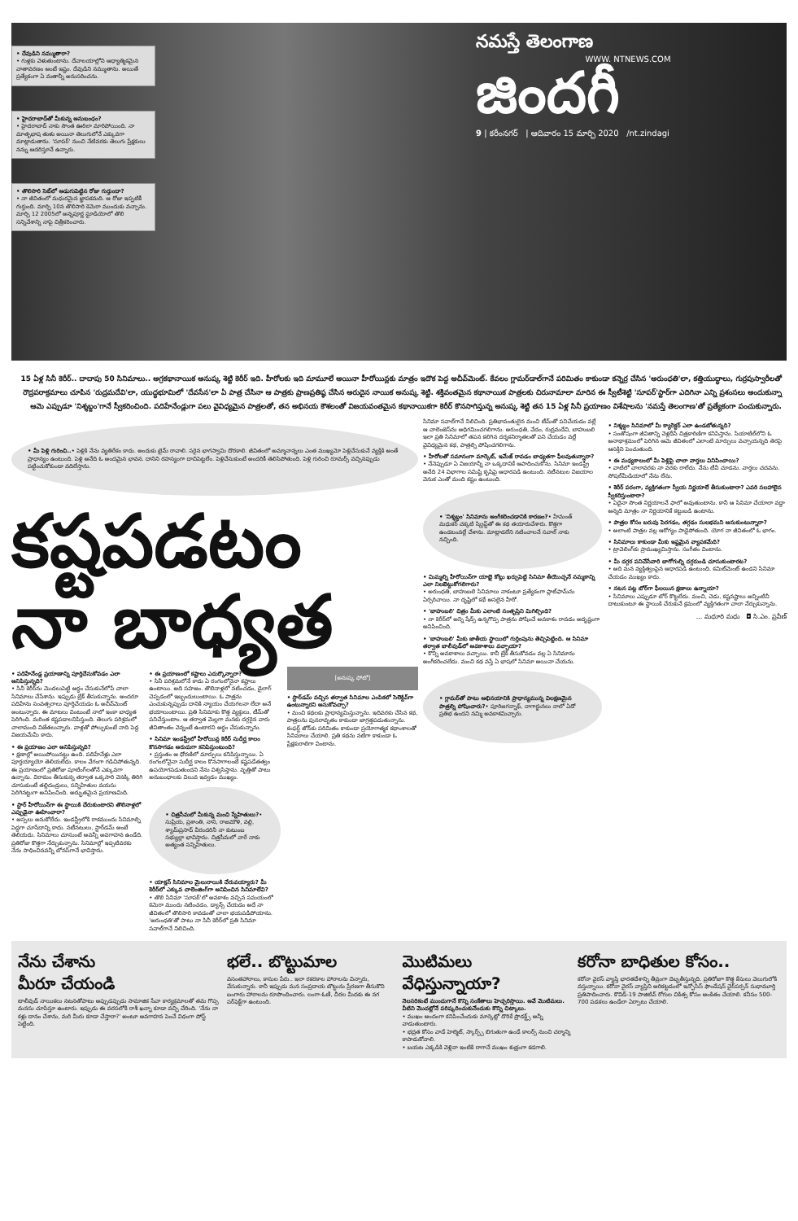• దేవుడిని నమ్ముతారా?
• గుళ్లకు వెళుతుంటాను. దేవాలయాల్లోని ఆధ్యాత్మికమైన వాతావరణం అంటే ఇష్టం. దేవుడిని నమ్ముతాను. అయితే ప్రత్యేకంగా ఏ మతాన్నీ అనుసరించను.
• హైదరాబాద్‌తో మీకున్న అనుబంధం?
• హైదరాబాద్ నాకు సొంత ఊరిలా మారిపోయింది. నా మాతృభాష తుళు అయినా తెలుగులోనే ఎక్కువగా మాట్లాడుతాను. 'సూపర్' నుంచి నేటివరకు తెలుగు ప్రేక్షకులు నన్ను ఆదరిస్తూనే ఉన్నారు.
• తొలిసారి సెట్‌లో అడుగుపెట్టిన రోజు గుర్తుందా?
• నా జీవితంలో మధురమైన జ్ఞాపకమది. ఆ రోజు ఇప్పటికీ గుర్తుంది. మార్చి 10న తొలిసారి కెమెరా ముందుకు వచ్చాను. మార్చి 12 2005లో అన్నపూర్ణ స్టూడియోలో తొలి సన్నివేశాన్ని నాపై చిత్రీకరించారు.
నమస్తే తెలంగాణ
WWW. NTNEWS.COM
జిందగీ
9 | కరీంనగర్ | ఆదివారం 15 మార్చి 2020 /nt.zindagi
15 ఏళ్ల సినీ కెరీర్.. దాదాపు 50 సినిమాలు.. అగ్రకథానాయిక అనుష్క శెట్టి కెరీర్ ఇది. హీరోలకు ఇది మామూలే అయినా హీరోయిన్లకు మాత్రం ఇదొక పెద్ద అచీవ్‌మెంట్. కేవలం గ్లామర్‌డాల్‌గానే పరిమితం కాకుండా కన్నెర్ర చేసిన 'అరుంధతి'లా, కత్తియుద్ధాలు, గుర్రపుస్వారీలతో రౌద్రపరాక్రమాలు చూపిన 'రుద్రమదేవి'లా, యుద్ధభూమిలో 'దేవసేన'లా ఏ పాత్ర చేసినా ఆ పాత్రకు ప్రాణప్రతిష్ఠ చేసిన అరుదైన నాయిక అనుష్క శెట్టి. శక్తివంతమైన కథానాయిక పాత్రలకు చిరునామాలా మారిన ఈ స్వీటీశెట్టి 'సూపర్'స్టార్‌గా ఎదిగినా ఎన్ని ప్రశంసలు అందుకున్నా ఆమె ఎప్పుడూ 'నిశ్శబ్దం'గానే స్వీకరించింది. పదిహేనేండ్లుగా పలు వైవిధ్యమైన పాత్రలతో, తన అభినయ కౌశలంతో విజయవంతమైన కథానాయికగా కెరీర్ కొనసాగిస్తున్న అనుష్క శెట్టి తన 15 ఏళ్ల సినీ ప్రయాణం విశేషాలను 'నమస్తే తెలంగాణ'తో ప్రత్యేకంగా పంచుకున్నారు.
• మీ పెళ్లి గురించి..• పెళ్లికి నేను వ్యతిరేకం కాదు. అందుకు టైమ్ రావాలి. సరైన భాగస్వామి దొరకాలి. జీవితంలో అమ్మానాన్నలు ఎంత ముఖ్యమో పెళ్లిచేసుకునే వ్యక్తికి అంతే ప్రాధాన్యం ఉంటుంది. పెళ్లి అనేది ఓ అందమైన భావన. దానిని రహస్యంగా దాచిపెట్టలేం. పెళ్లిచేసుకుంటే అందరికీ తెలిసిపోతుంది. పెళ్లి గురించి రూమర్స్ వచ్చినప్పుడు పట్టించుకోకుండా వదిలేస్తాను.
కష్టపడటం
నా బాధ్యత
• పదిహేనేండ్ల ప్రయాణాన్ని పూర్తిచేసుకోవడం ఎలా అనిపిస్తున్నది?
• సినీ కెరీర్‌ను మొదలుపెట్టి అర్థం చేసుకునేలోపే చాలా సినిమాలు చేసేశాను. ఇప్పుడు బ్రేక్ తీసుకున్నాను. అందరూ పదిహేను సంవత్సరాలు పూర్తిచేయడం ఓ అచీవ్‌మెంట్ అంటున్నారు. ఈ మాటలు వింటుంటే నాలో ఇంకా బాధ్యత పెరిగింది. మరింత కష్టపడాలనిపిస్తుంది. తెలుగు పరిశ్రమలో చాలామంది విజేతలున్నారు. వాళ్లతో పోల్చుకుంటే నాది పెద్ద విజయమేమీ కాదు.
• ఈ ప్రయాణం ఎలా అనిపిస్తున్నది?
• క్షణాల్లో అయిపోయినట్టు ఉంది. పదిహేనేళ్లు ఎలా పూర్తయ్యాయో తెలియలేదు. కాలం వేగంగా గడిచిపోతున్నది. ఈ ప్రయాణంలో ప్రతిరోజు షూటింగ్‌లతోనే ఎక్కువగా ఉన్నాను. విరామం తీసుకున్న తర్వాత ఒక్కసారి వెనక్కి తిరిగి చూసుకుంటే తల్లిదండ్రులు, సన్నిహితుల వయసు పెరిగినట్టుగా అనిపించింది. అద్భుతమైన ప్రయాణమిది.
• స్టార్ హీరోయిన్‌గా ఈ స్థాయికి చేరుకుంటారని తొలినాళ్లలో ఎప్పుడైనా ఊహించారా?
• అస్సలు అనుకోలేదు. ఇండస్ట్రీలోకి రాకముందు సినిమాల్ని పెద్దగా చూసేదాన్ని కాదు. నటీనటులు, స్టార్‌డమ్ అంటే తెలియదు. సినిమాలు చూసుంటే అవన్నీ అవగాహన ఉండేది. ప్రతిరోజు కొత్తగా నేర్చుకున్నాను. సినిమాల్లో ఇప్పటివరకు నేను సాధించినవన్నీ బోనస్‌గానే భావిస్తాను.
• ఈ ప్రయాణంలో కష్టాలు ఎదుర్కొన్నారా?
• సినీ పరిశ్రమలోనే కాదు ఏ రంగంలోనైనా కష్టాలు ఉంటాయి. అది సహజం. తొలినాళ్లలో నటించడం, డైలాగ్ చెప్పడంలో ఇబ్బందులుంటాయి. ఓ పాత్రను ఎంచుకున్నప్పుడు దానికి న్యాయం చేయగలనా లేదా అనే భయాలుంటాయి. ప్రతి సినిమాకు కొత్త వ్యక్తులు, టీమ్‌తో పనిచేస్తుంటాం. ఆ తర్వాత మెల్లగా మనకు దగ్గరైన వారు జీవితాంతం వెన్నంటే ఉంటారని అర్థం చేసుకున్నాను.
• సినిమా ఇండస్ట్రీలో హీరోయిన్ల కెరీర్ సుదీర్ఘ కాలం కొనసాగడం అరుదుగా కనిపిస్తుంటుంది?
• ప్రస్తుతం ఆ ధోరణిలో మార్పులు కనిపిస్తున్నాయి. ఏ రంగంలోనైనా సుదీర్ఘ కాలం కొనసాగాలంటే కష్టపడేతత్వం ఉపయోగపడుతుందని నేను విశ్వసిస్తాను. వృత్తితో పాటు అనుబంధాలకు విలువ ఇవ్వడం ముఖ్యం.
• చిత్రసీమలో మీకున్న మంచి స్నేహితులు?• సుప్రియ, ప్రశాంతి, నాని, రాజమౌళి, వల్లి, శ్యామ్‌ప్రసాద్ వీరందరినీ నా కుటుంబ సభ్యుల్లా భావిస్తాను. చిత్రసీమలో వారే నాకు అత్యంత సన్నిహితులు.
• యాక్షన్ సినిమాల మైలురాయికి చేరువయ్యారు? మీ కెరీర్‌లో ఎక్కువ చాలెంజింగ్‌గా అనిపించిన సినిమాలేవి?
• తొలి సినిమా 'సూపర్'లో అవకాశం వచ్చిన సమయంలో కెమెరా ముందు నటించడం, డ్యాన్స్ చేయడం అదే నా జీవితంలో తొలిసారి కావడంతో చాలా భయపడిపోయాను. 'అరుంధతి'తో పాటు నా సినీ కెరీర్‌లో ప్రతి సినిమా సవాల్‌గానే నిలిచింది.
[అనుష్క ఫోటో]
• స్టార్‌డమ్ వచ్చిన తర్వాత సినిమాల ఎంపికలో సెలెక్టివ్‌గా ఉంటున్నారని అనుకోవచ్చా?
• మంచి కథలకు ప్రాధాన్యమిస్తున్నాను. ఇదివరకు చేసిన కథ, పాత్రలను పునరావృతం కాకుండా జాగ్రత్తపడుతున్నాను. కంఫర్ట్ జోన్‌కు పరిమితం కాకుండా ప్రయోగాత్మక కథాంశాలతో సినిమాలు చేయాలి. ప్రతి కథను నటిగా కాకుండా ఓ ప్రేక్షకురాలిగా వింటాను.
సినిమా సవాల్‌గానే నిలిచింది. ప్రతిభావంతులైన మంచి టీమ్‌తో పనిచేయడం వల్లే ఆ చాలెంజెస్‌ను అధిగమించగలిగాను. అరుంధతి, వేదం, రుద్రమదేవి, బాహుబలి ఇలా ప్రతి సినిమాలో తపన కలిగిన దర్శకనిర్మాతలతో పని చేయడం వల్లే వైవిధ్యమైన కథ, పాత్రల్ని పోషించగలిగాను.
• హీరోలతో సమానంగా మార్కెట్, ఇమేజ్ రావడం బాధ్యతగా ఫీలవుతున్నారా?
• నేనెప్పుడూ ఏ విజయాన్నీ నా ఒక్కదానికే ఆపాదించుకోను. సినిమా ఇండస్ట్రీ అనేది 24 విభాగాల సమిష్టి కృషిపై ఆధారపడి ఉంటుంది. నటీనటుల విజయాల వెనుక ఎంతో మంది కష్టం ఉంటుంది.
• 'నిశ్శబ్దం' సినిమాను అంగీకరించడానికి కారణం?• హేమంత్ మధుకర్ చక్కటి స్క్రిప్ట్‌తో ఈ కథ తయారుచేశారు. కొత్తగా ఉండటంవల్లే చేశాను. మాట్లాడలేని నటించాలనే సవాల్ నాకు నచ్చింది.
• మిమ్మల్ని హీరోయిన్‌గా యాభై కోట్లు ఖర్చుపెట్టి సినిమా తీయొచ్చనే నమ్మకాన్ని ఎలా నిలబెట్టుకోగలిగారు?
• అరుంధతి, బాహుబలి సినిమాలు నాకంటూ ప్రత్యేకంగా ప్లాట్‌ఫామ్‌ను ఏర్పరిచాయి. నా దృష్టిలో కథే అసలైన హీరో.
• 'బాహుబలి' చిత్రం మీకు ఎలాంటి సంతృప్తిని మిగిల్చింది?
• నా కెరీర్‌లో అన్ని షేడ్స్ ఉన్నగొప్ప పాత్రను పోషించే అవకాశం రావడం అదృష్టంగా అనిపించింది.
• 'బాహుబలి' మీకు జాతీయ స్థాయిలో గుర్తింపును తెచ్చిపెట్టింది. ఆ సినిమా తర్వాత బాలీవుడ్‌లో అవకాశాలు వచ్చాయా?
• కొన్ని అవకాశాలు వచ్చాయి. కానీ బ్రేక్ తీసుకోవడం వల్ల ఏ సినిమాను అంగీకరించలేదు. మంచి కథ వస్తే ఏ భాషలో సినిమా అయినా చేయను.
• గ్లామర్‌తో పాటు అభినయానికి ప్రాధాన్యమున్న విలక్షణమైన పాత్రల్ని పోషించారు?• పూరిజగన్నాథ్, నాగార్జునలు నాలో ఏదో ప్రతిభ ఉందని నమ్మి అవకాశమిచ్చారు.
• నిశ్శబ్దం సినిమాలో మీ క్యారెక్టర్ ఎలా ఉండబోతున్నది?
• సంతోషంగా జీవితాన్ని వెళ్లదీసే చిత్రకారిణిగా కనిపిస్తాను. సియాటిల్‌లోని ఓ అనాథాశ్రమంలో పెరిగిన ఆమె జీవితంలో ఎలాంటి మార్పులు వచ్చాయన్నది తెరపై ఆసక్తిని పెంచుతుంది.
• ఈ మధ్యకాలంలో మీ పెళ్లిపై చాలా వార్తలు వినిపించాయి?
• వాటిలో చాలావరకు నా వరకు రాలేదు. నేను టీవీ చూడను. వార్తలు చదవను. సోషల్‌మీడియాలో నేను లేను.
• కెరీర్ పరంగా, వ్యక్తిగతంగా స్వీయ నిర్ణయాలే తీసుకుంటారా? ఎవరి సలహాలైన స్వీకరిస్తుంటారా?
• ఏదైనా సొంత నిర్ణయాలనే ఫాలో అవుతుంటాను. కానీ ఆ సినిమా చేయాలా వద్దా అన్నది మాత్రం నా నిర్ణయానికే కట్టుబడి ఉంటాను.
• పాత్రల కోసం బరువు పెరగడం, తగ్గడం సులభమని అనుకుంటున్నారా?
• అలాంటి పాత్రల వల్ల ఆరోగ్యం పాడైపోతుంది. యోగ నా జీవితంలో ఓ భాగం.
• సినిమాలు కాకుండా మీకు ఇష్టమైన వ్యాపకమేది?
• ట్రావెలింగ్‌కు ప్రాముఖ్యమిస్తాను. సంగీతం వింటాను.
• మీ దగ్గర పనిచేసేవారి బాగోగుల్ని దగ్గరుండి చూసుకుంటారట?
• అది మన వ్యక్తిత్వంపైన ఆధారపడి ఉంటుంది. కమిట్‌మెంట్ ఉండని సినిమా చేయడం ముఖ్యం కాదు.
• నటన పట్ల బోర్‌గా ఫీలయిన క్షణాలు ఉన్నాయా?
• సినిమాలు ఎప్పుడూ బోర్ కొట్టలేదు. మంచి, చెడు, కష్టనష్టాలు అన్నింటినీ దాటుకుంటూ ఈ స్థాయికి చేరుకునే క్రమంలో వ్యక్తిగతంగా చాలా నేర్చుకున్నాను.
... మధూరి మధు ◘ సి.ఎం. ప్రవీణ్
నేను చేశాను
మీరూ చేయండి
టాలీవుడ్ నాయికలు నటనతోపాటు అప్పుడప్పుడు సామాజిక సేవా కార్యక్రమాలతో తమ గొప్ప మనసు చూపిస్తూ ఉంటారు. ఇప్పుడు ఈ వరసలోకి రాశీ ఖన్నా కూడా వచ్చి చేరింది. 'నేను నా కళ్లు దానం చేశాను, మరి మీరు కూడా చేస్తారా?' అంటూ అవగాహన పెంచే విధంగా పోస్ట్ పెట్టింది.
భలే.. బొట్టుమాల
వసంతహారాలు, కాసుల పేరు.. ఇలా రకరకాల హారాలను విన్నారు, వేసుకున్నారు. కానీ ఇప్పుడు మన సంప్రదాయ బొట్టును ప్రేరణగా తీసుకొని బంగారు హారాలను రూపొందించారు. లంగా-ఓణీ, చీరల మీదకు ఈ నగ పర్‌ఫెక్ట్‌గా ఉంటుంది.
మొటిమలు వేధిస్తున్నాయా?
నెలసరికంటే ముందుగానే కొన్ని సంకేతాలు హెచ్చరిస్తాయి. అవే మొటిమలు. వీటిని మొదట్లోనే పరిష్కరించుకునేందుకు కొన్ని చిట్కాలు.
• ముఖం అందంగా కనిపించేందుకు మార్కెట్లో దొరికే ప్రొడక్ట్స్ అన్నీ వాడుతుంటారు.
• భద్రత కోసం వాడే హెల్మెట్, స్కార్ఫ్స్ బిగుతుగా ఉండే కాలర్స్ నుంచి చర్మాన్ని కాపాడుకోవాలి.
• బయట ఎక్కడికి వెళ్లినా ఇంటికి రాగానే ముఖం శుభ్రంగా కడగాలి.
కరోనా బాధితుల కోసం..
కరోనా వైరస్ వ్యాప్తి భారతదేశాన్ని తీవ్రంగా దెబ్బతీస్తున్నది. ప్రతిరోజూ కొత్త కేసులు వెలుగులోకి వస్తున్నాయి. కరోనా వైరస్ వ్యాప్తిని అరికట్టడంలో ఇన్ఫోసిస్ ఫౌండేషన్ చైర్‌పర్సన్ సుధామూర్తి ప్రతిపాదించారు. కొవిడ్-19 పాజిటివ్ రోగుల చికిత్స కోసం అంకితం చేయాలి. కనీసం 500-700 పడకలు ఉండేలా ఏర్పాటు చేయాలి.